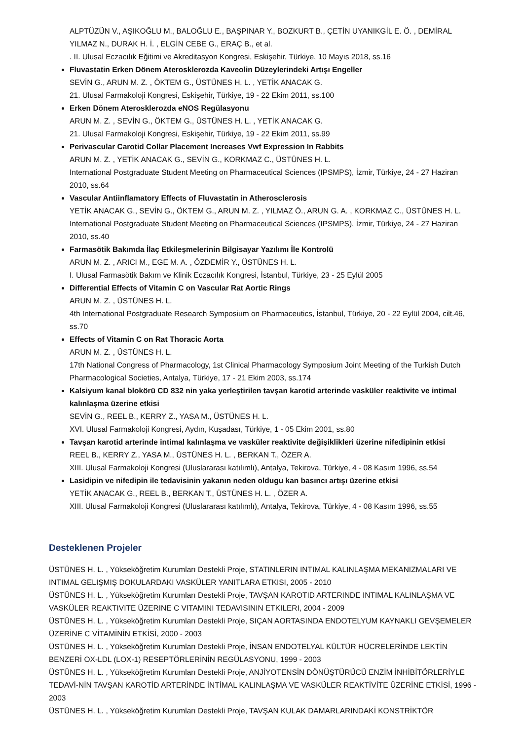ALPTÜZÜN V., AŞIKOĞLU M., BALOĞLU E., BAŞPINAR Y., BOZKURT B., ÇETİN UYANIKGİL E. Ö. , DEMİRAL YILMAZ N., DURAK H. İ. , ELGİN CEBE G., ERAÇ B., et al.
. II. Ulusal Eczacılık Eğitimi ve Akreditasyon Kongresi, Eskişehir, Türkiye, 10 Mayıs 2018, ss.16
Fluvastatin Erken Dönem Aterosklerozda Kaveolin Düzeylerindeki Artışı Engeller
SEVİN G., ARUN M. Z. , ÖKTEM G., ÜSTÜNES H. L. , YETİK ANACAK G.
21. Ulusal Farmakoloji Kongresi, Eskişehir, Türkiye, 19 - 22 Ekim 2011, ss.100
Erken Dönem Aterosklerozda eNOS Regülasyonu
ARUN M. Z. , SEVİN G., ÖKTEM G., ÜSTÜNES H. L. , YETİK ANACAK G.
21. Ulusal Farmakoloji Kongresi, Eskişehir, Türkiye, 19 - 22 Ekim 2011, ss.99
Perivascular Carotid Collar Placement Increases Vwf Expression In Rabbits
ARUN M. Z. , YETİK ANACAK G., SEVİN G., KORKMAZ C., ÜSTÜNES H. L.
International Postgraduate Student Meeting on Pharmaceutical Sciences (IPSMPS), İzmir, Türkiye, 24 - 27 Haziran 2010, ss.64
Vascular Antiinflamatory Effects of Fluvastatin in Atherosclerosis
YETİK ANACAK G., SEVİN G., ÖKTEM G., ARUN M. Z. , YILMAZ Ö., ARUN G. A. , KORKMAZ C., ÜSTÜNES H. L.
International Postgraduate Student Meeting on Pharmaceutical Sciences (IPSMPS), İzmir, Türkiye, 24 - 27 Haziran 2010, ss.40
Farmasötik Bakımda İlaç Etkileşmelerinin Bilgisayar Yazılımı İle Kontrolü
ARUN M. Z. , ARICI M., EGE M. A. , ÖZDEMİR Y., ÜSTÜNES H. L.
I. Ulusal Farmasötik Bakım ve Klinik Eczacılık Kongresi, İstanbul, Türkiye, 23 - 25 Eylül 2005
Differential Effects of Vitamin C on Vascular Rat Aortic Rings
ARUN M. Z. , ÜSTÜNES H. L.
4th International Postgraduate Research Symposium on Pharmaceutics, İstanbul, Türkiye, 20 - 22 Eylül 2004, cilt.46, ss.70
Effects of Vitamin C on Rat Thoracic Aorta
ARUN M. Z. , ÜSTÜNES H. L.
17th National Congress of Pharmacology, 1st Clinical Pharmacology Symposium Joint Meeting of the Turkish Dutch Pharmacological Societies, Antalya, Türkiye, 17 - 21 Ekim 2003, ss.174
Kalsiyum kanal blokörü CD 832 nin yaka yerleştirilen tavşan karotid arterinde vasküler reaktivite ve intimal kalınlaşma üzerine etkisi
SEVİN G., REEL B., KERRY Z., YASA M., ÜSTÜNES H. L.
XVI. Ulusal Farmakoloji Kongresi, Aydın, Kuşadası, Türkiye, 1 - 05 Ekim 2001, ss.80
Tavşan karotid arterinde intimal kalınlaşma ve vasküler reaktivite değişiklikleri üzerine nifedipinin etkisi
REEL B., KERRY Z., YASA M., ÜSTÜNES H. L. , BERKAN T., ÖZER A.
XIII. Ulusal Farmakoloji Kongresi (Uluslararası katılımlı), Antalya, Tekirova, Türkiye, 4 - 08 Kasım 1996, ss.54
Lasidipin ve nifedipin ile tedavisinin yakanın neden oldugu kan basıncı artışı üzerine etkisi
YETİK ANACAK G., REEL B., BERKAN T., ÜSTÜNES H. L. , ÖZER A.
XIII. Ulusal Farmakoloji Kongresi (Uluslararası katılımlı), Antalya, Tekirova, Türkiye, 4 - 08 Kasım 1996, ss.55
Desteklenen Projeler
ÜSTÜNES H. L. , Yükseköğretim Kurumları Destekli Proje, STATINLERIN INTIMAL KALINLAŞMA MEKANIZMALARI VE INTIMAL GELIŞMIŞ DOKULARDAKI VASKÜLER YANITLARA ETKISI, 2005 - 2010
ÜSTÜNES H. L. , Yükseköğretim Kurumları Destekli Proje, TAVŞAN KAROTID ARTERINDE INTIMAL KALINLAŞMA VE VASKÜLER REAKTIVITE ÜZERINE C VITAMINI TEDAVISININ ETKILERI, 2004 - 2009
ÜSTÜNES H. L. , Yükseköğretim Kurumları Destekli Proje, SIÇAN AORTASINDA ENDOTELYUM KAYNAKLI GEVŞEMELER ÜZERİNE C VİTAMİNİN ETKİSİ, 2000 - 2003
ÜSTÜNES H. L. , Yükseköğretim Kurumları Destekli Proje, İNSAN ENDOTELYAL KÜLTÜR HÜCRELERİNDE LEKTİN BENZERİ OX-LDL (LOX-1) RESEPTÖRLERİNİN REGÜLASYONU, 1999 - 2003
ÜSTÜNES H. L. , Yükseköğretim Kurumları Destekli Proje, ANJİYOTENSİN DÖNÜŞTÜRÜCÜ ENZİM İNHİBİTÖRLERİYLE TEDAVİ-NİN TAVŞAN KAROTİD ARTERİNDE İNTİMAL KALINLAŞMA VE VASKÜLER REAKTİVİTE ÜZERİNE ETKİSİ, 1996 - 2003
ÜSTÜNES H. L. , Yükseköğretim Kurumları Destekli Proje, TAVŞAN KULAK DAMARLARINDAKİ KONSTRİKTÖR